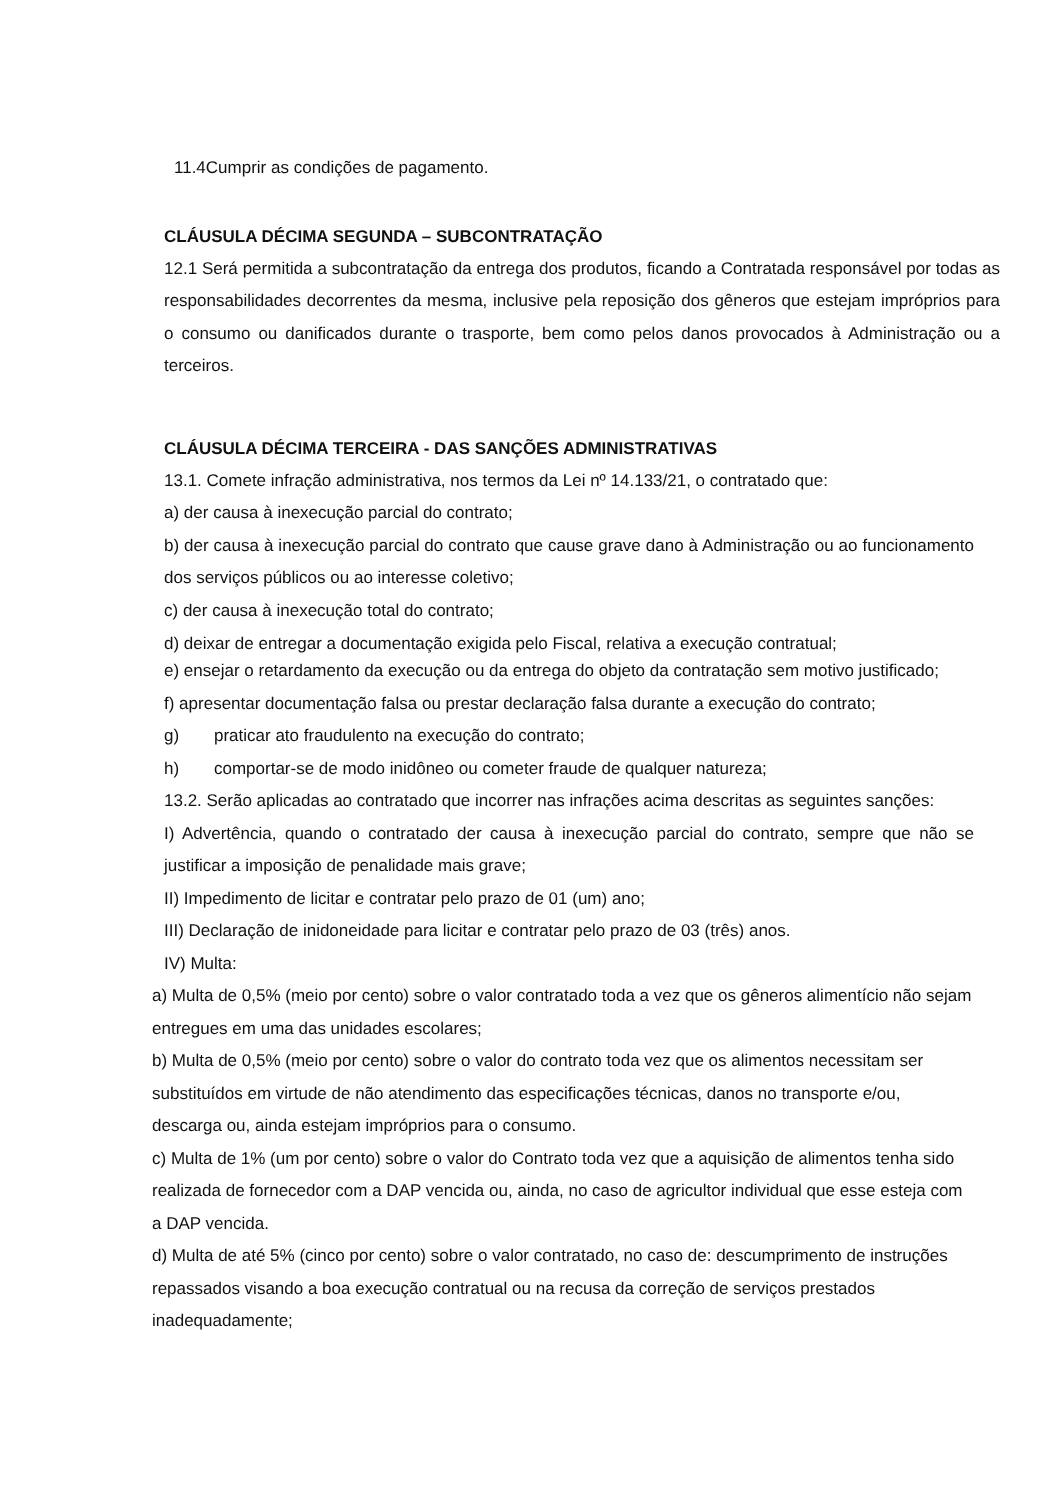11.4Cumprir as condições de pagamento.
CLÁUSULA DÉCIMA SEGUNDA – SUBCONTRATAÇÃO
12.1 Será permitida a subcontratação da entrega dos produtos, ficando a Contratada responsável por todas as responsabilidades decorrentes da mesma, inclusive pela reposição dos gêneros que estejam impróprios para o consumo ou danificados durante o trasporte, bem como pelos danos provocados à Administração ou a terceiros.
CLÁUSULA DÉCIMA TERCEIRA - DAS SANÇÕES ADMINISTRATIVAS
13.1. Comete infração administrativa, nos termos da Lei nº 14.133/21, o contratado que:
a) der causa à inexecução parcial do contrato;
b) der causa à inexecução parcial do contrato que cause grave dano à Administração ou ao funcionamento dos serviços públicos ou ao interesse coletivo;
c) der causa à inexecução total do contrato;
d) deixar de entregar a documentação exigida pelo Fiscal, relativa a execução contratual;
e) ensejar o retardamento da execução ou da entrega do objeto da contratação sem motivo justificado;
f) apresentar documentação falsa ou prestar declaração falsa durante a execução do contrato;
g) praticar ato fraudulento na execução do contrato;
h) comportar-se de modo inidôneo ou cometer fraude de qualquer natureza;
13.2. Serão aplicadas ao contratado que incorrer nas infrações acima descritas as seguintes sanções:
I) Advertência, quando o contratado der causa à inexecução parcial do contrato, sempre que não se justificar a imposição de penalidade mais grave;
II) Impedimento de licitar e contratar pelo prazo de 01 (um) ano;
III) Declaração de inidoneidade para licitar e contratar pelo prazo de 03 (três) anos.
IV) Multa:
a) Multa de 0,5% (meio por cento) sobre o valor contratado toda a vez que os gêneros alimentício não sejam entregues em uma das unidades escolares;
b) Multa de 0,5% (meio por cento) sobre o valor do contrato toda vez que os alimentos necessitam ser substituídos em virtude de não atendimento das especificações técnicas, danos no transporte e/ou, descarga ou, ainda estejam impróprios para o consumo.
c) Multa de 1% (um por cento) sobre o valor do Contrato toda vez que a aquisição de alimentos tenha sido realizada de fornecedor com a DAP vencida ou, ainda, no caso de agricultor individual que esse esteja com a DAP vencida.
d) Multa de até 5% (cinco por cento) sobre o valor contratado, no caso de: descumprimento de instruções repassados visando a boa execução contratual ou na recusa da correção de serviços prestados inadequadamente;